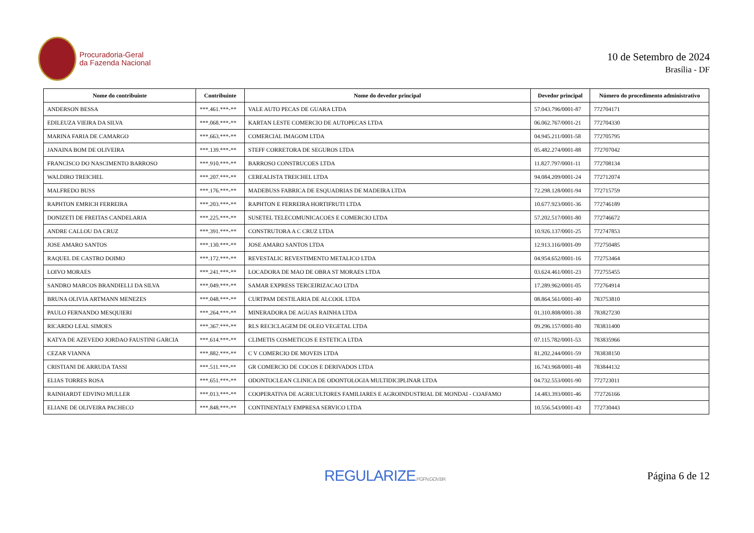Procuradoria-Geral
da Fazenda Nacional
10 de Setembro de 2024
Brasília - DF
| Nome do contribuinte | Contribuinte | Nome do devedor principal | Devedor principal | Número do procedimento administrativo |
| --- | --- | --- | --- | --- |
| ANDERSON BESSA | ***.461.***-** | VALE AUTO PECAS DE GUARA LTDA | 57.043.796/0001-87 | 772704171 |
| EDILEUZA VIEIRA DA SILVA | ***.068.***-** | KARTAN LESTE COMERCIO DE AUTOPECAS LTDA | 06.062.767/0001-21 | 772704330 |
| MARINA FARIA DE CAMARGO | ***.663.***-** | COMERCIAL IMAGOM LTDA | 04.945.211/0001-58 | 772705795 |
| JANAINA BOM DE OLIVEIRA | ***.139.***-** | STEFF CORRETORA DE SEGUROS LTDA | 05.482.274/0001-88 | 772707042 |
| FRANCISCO DO NASCIMENTO BARROSO | ***.910.***-** | BARROSO CONSTRUCOES LTDA | 11.827.797/0001-11 | 772708134 |
| WALDIRO TREICHEL | ***.207.***-** | CEREALISTA TREICHEL LTDA | 94.084.209/0001-24 | 772712074 |
| MALFREDO BUSS | ***.176.***-** | MADEBUSS FABRICA DE ESQUADRIAS DE MADEIRA LTDA | 72.298.128/0001-94 | 772715759 |
| RAPHTON EMRICH FERREIRA | ***.203.***-** | RAPHTON E FERREIRA HORTIFRUTI LTDA | 10.677.923/0001-36 | 772746189 |
| DONIZETI DE FREITAS CANDELARIA | ***.225.***-** | SUSETEL TELECOMUNICACOES E COMERCIO LTDA | 57.202.517/0001-80 | 772746672 |
| ANDRE CALLOU DA CRUZ | ***.391.***-** | CONSTRUTORA A C CRUZ LTDA | 10.926.137/0001-25 | 772747853 |
| JOSE AMARO SANTOS | ***.130.***-** | JOSE AMARO SANTOS LTDA | 12.913.116/0001-09 | 772750485 |
| RAQUEL DE CASTRO DOIMO | ***.172.***-** | REVESTALIC REVESTIMENTO METALICO LTDA | 04.954.652/0001-16 | 772753464 |
| LOIVO MORAES | ***.241.***-** | LOCADORA DE MAO DE OBRA ST MORAES LTDA | 03.624.461/0001-23 | 772755455 |
| SANDRO MARCOS BRANDIELLI DA SILVA | ***.049.***-** | SAMAR EXPRESS TERCEIRIZACAO LTDA | 17.289.962/0001-05 | 772764914 |
| BRUNA OLIVIA ARTMANN MENEZES | ***.048.***-** | CURTPAM DESTILARIA DE ALCOOL LTDA | 08.864.561/0001-40 | 783753810 |
| PAULO FERNANDO MESQUIERI | ***.264.***-** | MINERADORA DE AGUAS RAINHA LTDA | 01.310.808/0001-38 | 783827230 |
| RICARDO LEAL SIMOES | ***.367.***-** | RLS RECICLAGEM DE OLEO VEGETAL LTDA | 09.296.157/0001-80 | 783831400 |
| KATYA DE AZEVEDO JORDAO FAUSTINI GARCIA | ***.614.***-** | CLIMETIS COSMETICOS E ESTETICA LTDA | 07.115.782/0001-53 | 783835966 |
| CEZAR VIANNA | ***.882.***-** | C V COMERCIO DE MOVEIS LTDA | 81.202.244/0001-59 | 783838150 |
| CRISTIANI DE ARRUDA TASSI | ***.511.***-** | GR COMERCIO DE COCOS E DERIVADOS LTDA | 16.743.968/0001-48 | 783844132 |
| ELIAS TORRES ROSA | ***.651.***-** | ODONTOCLEAN CLINICA DE ODONTOLOGIA MULTIDICIPLINAR LTDA | 04.732.553/0001-90 | 772723011 |
| RAINHARDT EDVINO MULLER | ***.013.***-** | COOPERATIVA DE AGRICULTORES FAMILIARES E AGROINDUSTRIAL DE MONDAI - COAFAMO | 14.483.393/0001-46 | 772726166 |
| ELIANE DE OLIVEIRA PACHECO | ***.848.***-** | CONTINENTALY EMPRESA SERVICO LTDA | 10.556.543/0001-43 | 772730443 |
REGULARIZE.PGFN.GOV.BR
Página 6 de 12